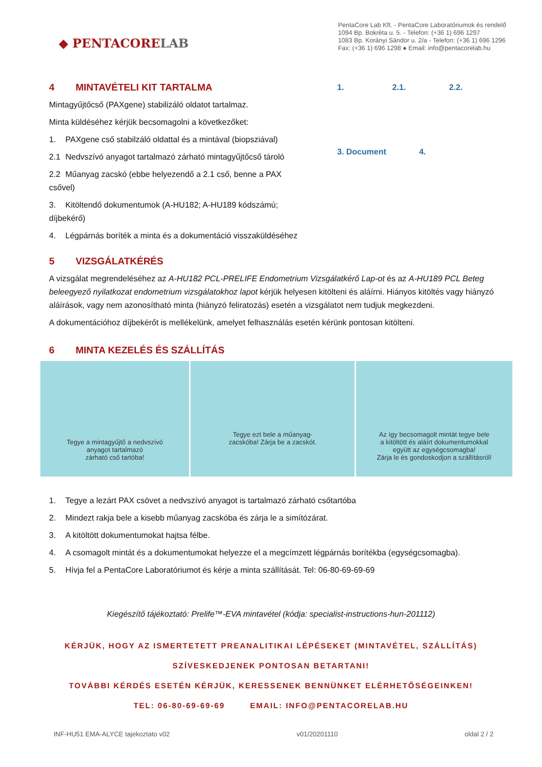◆ PENTACORELAB
PentaCore Lab Kft. - PentaCore Laboratóriumok és rendelő
1094 Bp. Bokréta u. 5. - Telefon: (+36 1) 696 1297
1083 Bp. Korányi Sándor u. 2/a - Telefon: (+36 1) 696 1296
Fax: (+36 1) 696 1298 ● Email: info@pentacorelab.hu
4 MINTAVÉTELI KIT TARTALMA
Mintagyűjtőcső (PAXgene) stabilizáló oldatot tartalmaz.
Minta küldéséhez kérjük becsomagolni a következőket:
1. PAXgene cső stabilzáló oldattal és a mintával (biopsziával)
2.1 Nedvszívó anyagot tartalmazó zárható mintagyűjtőcső tároló
2.2 Műanyag zacskó (ebbe helyezendő a 2.1 cső, benne a PAX csővel)
3. Kitöltendő dokumentumok (A-HU182; A-HU189 kódszámú; díjbekérő)
4. Légpárnás boríték a minta és a dokumentáció visszaküldéséhez
1. 2.1. 2.2.
3. Document 4.
5 VIZSGÁLATKÉRÉS
A vizsgálat megrendeléséhez az A-HU182 PCL-PRELIFE Endometrium Vizsgálatkérő Lap-ot és az A-HU189 PCL Beteg beleegyező nyilatkozat endometrium vizsgálatokhoz lapot kérjük helyesen kitölteni és aláírni. Hiányos kitöltés vagy hiányzó aláírások, vagy nem azonosítható minta (hiányzó feliratozás) esetén a vizsgálatot nem tudjuk megkezdeni.
A dokumentációhoz díjbekérőt is mellékelünk, amelyet felhasználás esetén kérünk pontosan kitölteni.
6 MINTA KEZELÉS ÉS SZÁLLÍTÁS
Tegye a mintagyűjtő a nedvszívó
anyagot tartalmazó
zárható cső tartóba!
Tegye ezt bele a műanyag-
zacskóba! Zárja be a zacskót.
Az így becsomagolt mintát tegye bele
a kitöltött és aláírt dokumentumokkal
együtt az egységcsomagba!
Zárja le és gondoskodjon a szállításról!
1. Tegye a lezárt PAX csövet a nedvszívó anyagot is tartalmazó zárható csőtartóba
2. Mindezt rakja bele a kisebb műanyag zacskóba és zárja le a simítózárat.
3. A kitöltött dokumentumokat hajtsa félbe.
4. A csomagolt mintát és a dokumentumokat helyezze el a megcímzett légpárnás borítékba (egységcsomagba).
5. Hívja fel a PentaCore Laboratóriumot és kérje a minta szállítását. Tel: 06-80-69-69-69
Kiegészítő tájékoztató: Prelife™-EVA mintavétel (kódja: specialist-instructions-hun-201112)
KÉRJÜK, HOGY AZ ISMERTETETT PREANALITIKAI LÉPÉSEKET (MINTAVÉTEL, SZÁLLÍTÁS)
SZÍVESKEDJENEK PONTOSAN BETARTANI!
TOVÁBBI KÉRDÉS ESETÉN KÉRJÜK, KERESSENEK BENNÜNKET ELÉRHETŐSÉGEINKEN!
TEL: 06-80-69-69-69 EMAIL: INFO@PENTACORELAB.HU
INF-HU51 EMA-ALYCE tajekoztato v02 v01/20201110 oldal 2 / 2